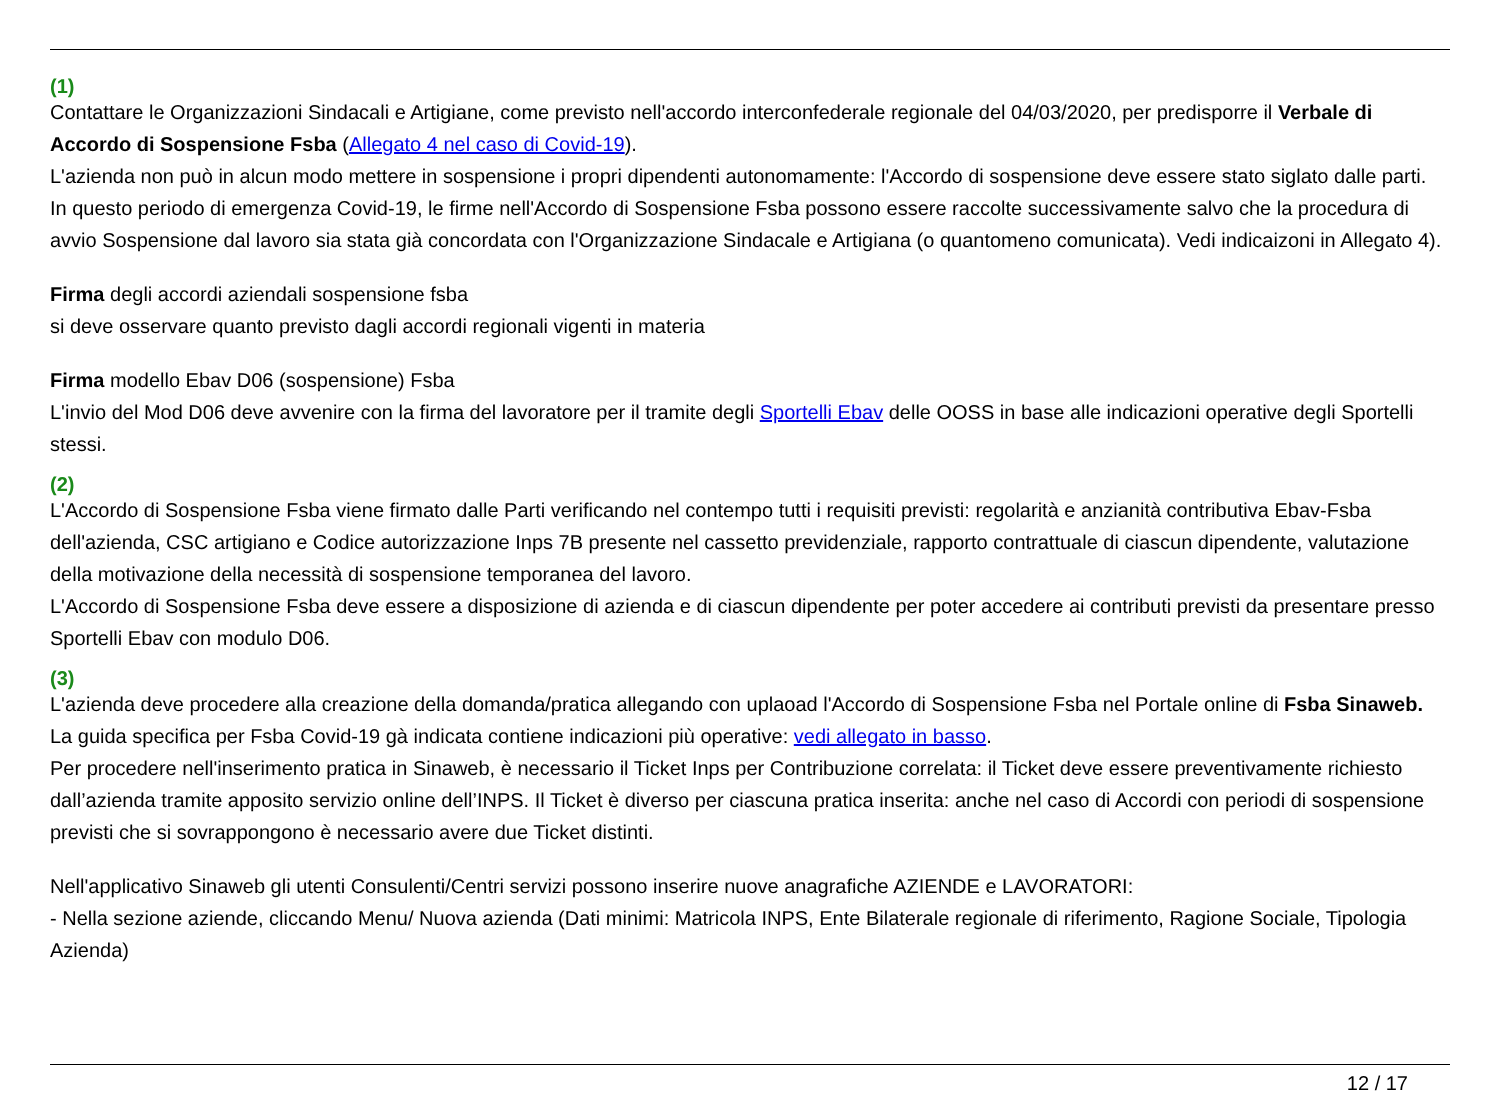(1)
Contattare le Organizzazioni Sindacali e Artigiane, come previsto nell'accordo interconfederale regionale del 04/03/2020, per predisporre il Verbale di Accordo di Sospensione Fsba (Allegato 4 nel caso di Covid-19).
L'azienda non può in alcun modo mettere in sospensione i propri dipendenti autonomamente: l'Accordo di sospensione deve essere stato siglato dalle parti.
In questo periodo di emergenza Covid-19, le firme nell'Accordo di Sospensione Fsba possono essere raccolte successivamente salvo che la procedura di avvio Sospensione dal lavoro sia stata già concordata con l'Organizzazione Sindacale e Artigiana (o quantomeno comunicata). Vedi indicaizoni in Allegato 4).
Firma degli accordi aziendali sospensione fsba
si deve osservare quanto previsto dagli accordi regionali vigenti in materia
Firma modello Ebav D06 (sospensione) Fsba
L'invio del Mod D06 deve avvenire con la firma del lavoratore per il tramite degli Sportelli Ebav delle OOSS in base alle indicazioni operative degli Sportelli stessi.
(2)
L'Accordo di Sospensione Fsba viene firmato dalle Parti verificando nel contempo tutti i requisiti previsti: regolarità e anzianità contributiva Ebav-Fsba dell'azienda, CSC artigiano e Codice autorizzazione Inps 7B presente nel cassetto previdenziale, rapporto contrattuale di ciascun dipendente, valutazione della motivazione della necessità di sospensione temporanea del lavoro.
L'Accordo di Sospensione Fsba deve essere a disposizione di azienda e di ciascun dipendente per poter accedere ai contributi previsti da presentare presso Sportelli Ebav con modulo D06.
(3)
L'azienda deve procedere alla creazione della domanda/pratica allegando con uplaoad l'Accordo di Sospensione Fsba nel Portale online di Fsba Sinaweb. La guida specifica per Fsba Covid-19 gà indicata contiene indicazioni più operative: vedi allegato in basso.
Per procedere nell'inserimento pratica in Sinaweb, è necessario il Ticket Inps per Contribuzione correlata: il Ticket deve essere preventivamente richiesto dall’azienda tramite apposito servizio online dell’INPS. Il Ticket è diverso per ciascuna pratica inserita: anche nel caso di Accordi con periodi di sospensione previsti che si sovrappongono è necessario avere due Ticket distinti.
Nell'applicativo Sinaweb gli utenti Consulenti/Centri servizi possono inserire nuove anagrafiche AZIENDE e LAVORATORI:
- Nella sezione aziende, cliccando Menu/ Nuova azienda (Dati minimi: Matricola INPS, Ente Bilaterale regionale di riferimento, Ragione Sociale, Tipologia Azienda)
12 / 17